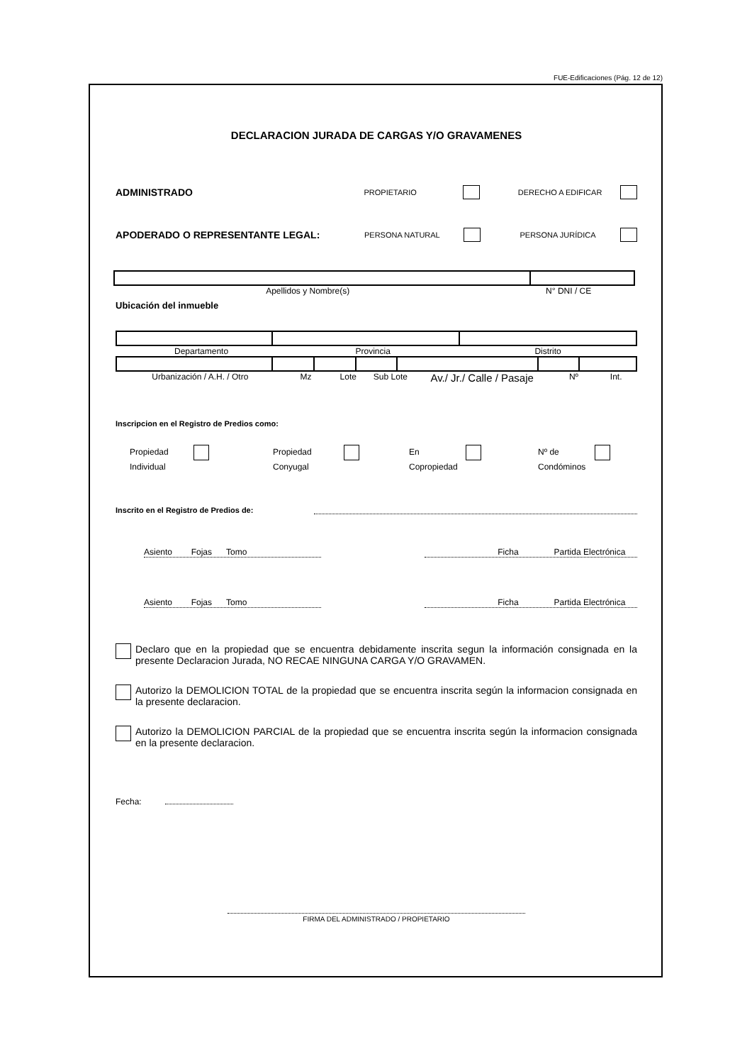FUE-Edificaciones (Pág. 12 de 12)
DECLARACION JURADA DE CARGAS Y/O GRAVAMENES
ADMINISTRADO PROPIETARIO DERECHO A EDIFICAR
APODERADO O REPRESENTANTE LEGAL: PERSONA NATURAL PERSONA JURÍDICA
Apellidos y Nombre(s) N° DNI / CE
Ubicación del inmueble
Departamento Provincia Distrito
Urbanización / A.H. / Otro Mz Lote Sub Lote Av./ Jr./ Calle / Pasaje Nº Int.
Inscripcion en el Registro de Predios como:
Propiedad
Individual
Propiedad
Conyugal
En
Copropiedad
Nº de
Condóminos
Inscrito en el Registro de Predios de:
Asiento Fojas Tomo Ficha Partida Electrónica
Asiento Fojas Tomo Ficha Partida Electrónica
Declaro que en la propiedad que se encuentra debidamente inscrita segun la información consignada en la presente Declaracion Jurada, NO RECAE NINGUNA CARGA Y/O GRAVAMEN.
Autorizo la DEMOLICION TOTAL de la propiedad que se encuentra inscrita según la informacion consignada en la presente declaracion.
Autorizo la DEMOLICION PARCIAL de la propiedad que se encuentra inscrita según la informacion consignada en la presente declaracion.
Fecha:
FIRMA DEL ADMINISTRADO / PROPIETARIO